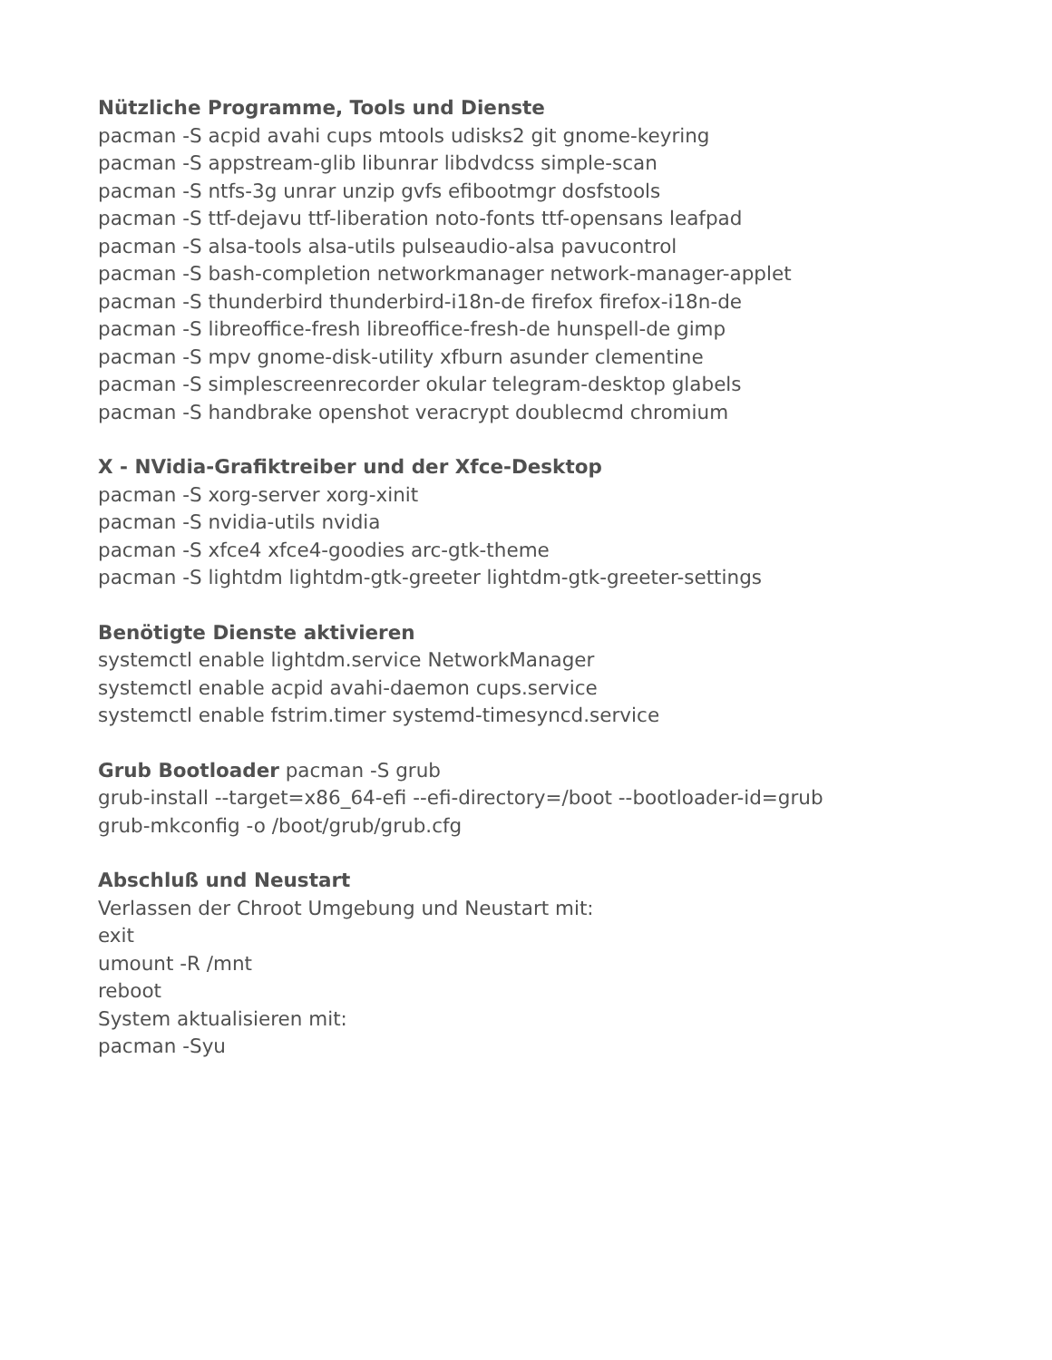Nützliche Programme, Tools und Dienste
pacman -S acpid avahi cups mtools udisks2 git gnome-keyring
pacman -S appstream-glib libunrar libdvdcss simple-scan
pacman -S ntfs-3g unrar unzip gvfs efibootmgr dosfstools
pacman -S ttf-dejavu ttf-liberation noto-fonts ttf-opensans leafpad
pacman -S alsa-tools alsa-utils pulseaudio-alsa pavucontrol
pacman -S bash-completion networkmanager network-manager-applet
pacman -S thunderbird thunderbird-i18n-de firefox firefox-i18n-de
pacman -S libreoffice-fresh libreoffice-fresh-de hunspell-de gimp
pacman -S mpv gnome-disk-utility xfburn asunder clementine
pacman -S simplescreenrecorder okular telegram-desktop glabels
pacman -S handbrake openshot veracrypt doublecmd chromium
X - NVidia-Grafiktreiber und der Xfce-Desktop
pacman -S xorg-server xorg-xinit
pacman -S nvidia-utils nvidia
pacman -S xfce4 xfce4-goodies arc-gtk-theme
pacman -S lightdm lightdm-gtk-greeter lightdm-gtk-greeter-settings
Benötigte Dienste aktivieren
systemctl enable lightdm.service NetworkManager
systemctl enable acpid avahi-daemon cups.service
systemctl enable fstrim.timer systemd-timesyncd.service
Grub Bootloader pacman -S grub
grub-install --target=x86_64-efi --efi-directory=/boot --bootloader-id=grub
grub-mkconfig -o /boot/grub/grub.cfg
Abschluß und Neustart
Verlassen der Chroot Umgebung und Neustart mit:
exit
umount -R /mnt
reboot
System aktualisieren mit:
pacman -Syu